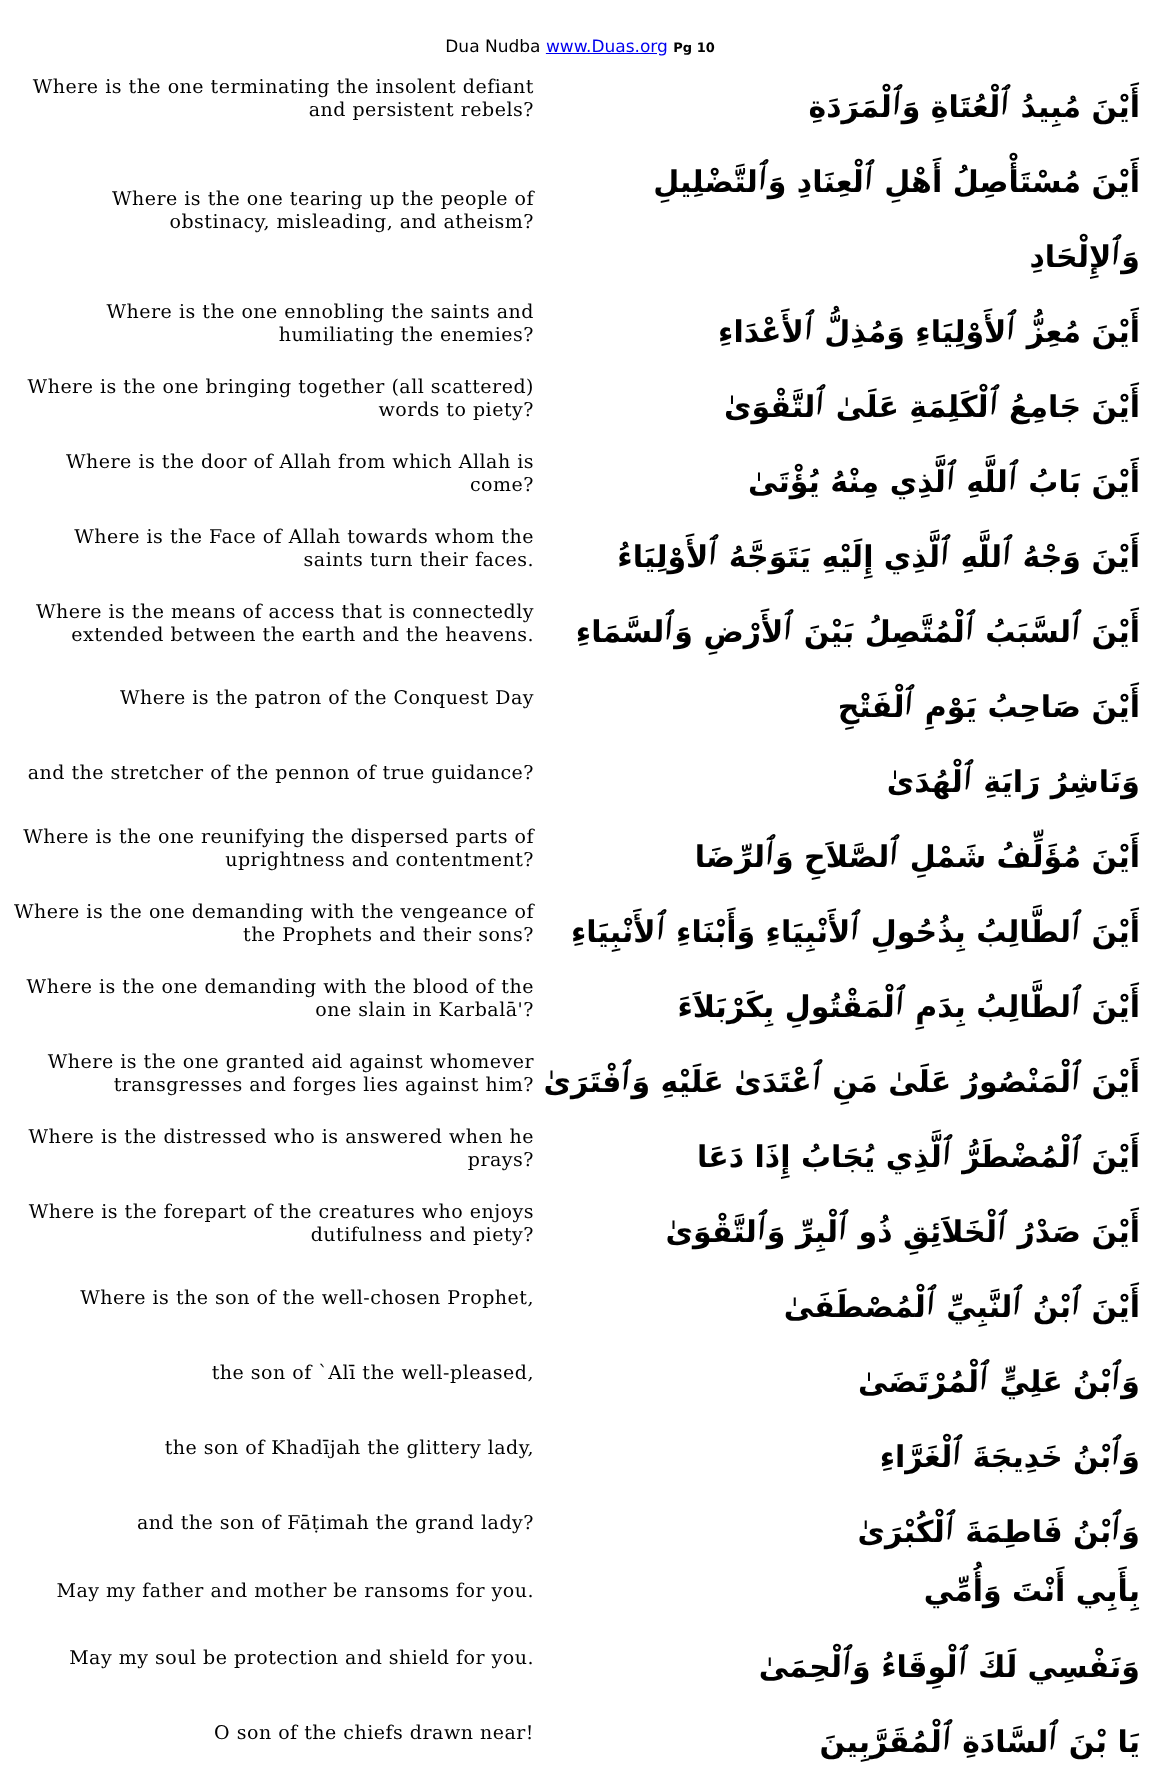Dua Nudba www.Duas.org Pg 10
| Where is the one terminating the insolent defiant and persistent rebels? | أَيْنَ مُبِيدُ ٱلْعُتَاةِ وَٱلْمَرَدَةِ |
| Where is the one tearing up the people of obstinacy, misleading, and atheism? | أَيْنَ مُسْتَأْصِلُ أَهْلِ ٱلْعِنَادِ وَٱلتَّضْلِيلِ وَٱلإِلْحَادِ |
| Where is the one ennobling the saints and humiliating the enemies? | أَيْنَ مُعِزُّ ٱلأَوْلِيَاءِ وَمُذِلُّ ٱلأَعْدَاءِ |
| Where is the one bringing together (all scattered) words to piety? | أَيْنَ جَامِعُ ٱلْكَلِمَةِ عَلَىٰ ٱلتَّقْوَىٰ |
| Where is the door of Allah from which Allah is come? | أَيْنَ بَابُ ٱللَّهِ ٱلَّذِي مِنْهُ يُؤْتَىٰ |
| Where is the Face of Allah towards whom the saints turn their faces. | أَيْنَ وَجْهُ ٱللَّهِ ٱلَّذِي إِلَيْهِ يَتَوَجَّهُ ٱلأَوْلِيَاءُ |
| Where is the means of access that is connectedly extended between the earth and the heavens. | أَيْنَ ٱلسَّبَبُ ٱلْمُتَّصِلُ بَيْنَ ٱلأَرْضِ وَٱلسَّمَاءِ |
| Where is the patron of the Conquest Day | أَيْنَ صَاحِبُ يَوْمِ ٱلْفَتْحِ |
| and the stretcher of the pennon of true guidance? | وَنَاشِرُ رَايَةِ ٱلْهُدَىٰ |
| Where is the one reunifying the dispersed parts of uprightness and contentment? | أَيْنَ مُؤَلِّفُ شَمْلِ ٱلصَّلاَحِ وَٱلرِّضَا |
| Where is the one demanding with the vengeance of the Prophets and their sons? | أَيْنَ ٱلطَّالِبُ بِذُحُولِ ٱلأَنْبِيَاءِ وَأَبْنَاءِ ٱلأَنْبِيَاءِ |
| Where is the one demanding with the blood of the one slain in Karbalā'? | أَيْنَ ٱلطَّالِبُ بِدَمِ ٱلْمَقْتُولِ بِكَرْبَلاَءَ |
| Where is the one granted aid against whomever transgresses and forges lies against him? | أَيْنَ ٱلْمَنْصُورُ عَلَىٰ مَنِ ٱعْتَدَىٰ عَلَيْهِ وَٱفْتَرَىٰ |
| Where is the distressed who is answered when he prays? | أَيْنَ ٱلْمُضْطَرُّ ٱلَّذِي يُجَابُ إِذَا دَعَا |
| Where is the forepart of the creatures who enjoys dutifulness and piety? | أَيْنَ صَدْرُ ٱلْخَلاَئِقِ ذُو ٱلْبِرِّ وَٱلتَّقْوَىٰ |
| Where is the son of the well-chosen Prophet, | أَيْنَ ٱبْنُ ٱلنَّبِيِّ ٱلْمُصْطَفَىٰ |
| the son of `Alī the well-pleased, | وَٱبْنُ عَلِيٍّ ٱلْمُرْتَضَىٰ |
| the son of Khadījah the glittery lady, | وَٱبْنُ خَدِيجَةَ ٱلْغَرَّاءِ |
| and the son of Fāṭimah the grand lady? | وَٱبْنُ فَاطِمَةَ ٱلْكُبْرَىٰ |
| May my father and mother be ransoms for you. | بِأَبِي أَنْتَ وَأُمِّي |
| May my soul be protection and shield for you. | وَنَفْسِي لَكَ ٱلْوِقَاءُ وَٱلْحِمَىٰ |
| O son of the chiefs drawn near! | يَا بْنَ ٱلسَّادَةِ ٱلْمُقَرَّبِينَ |